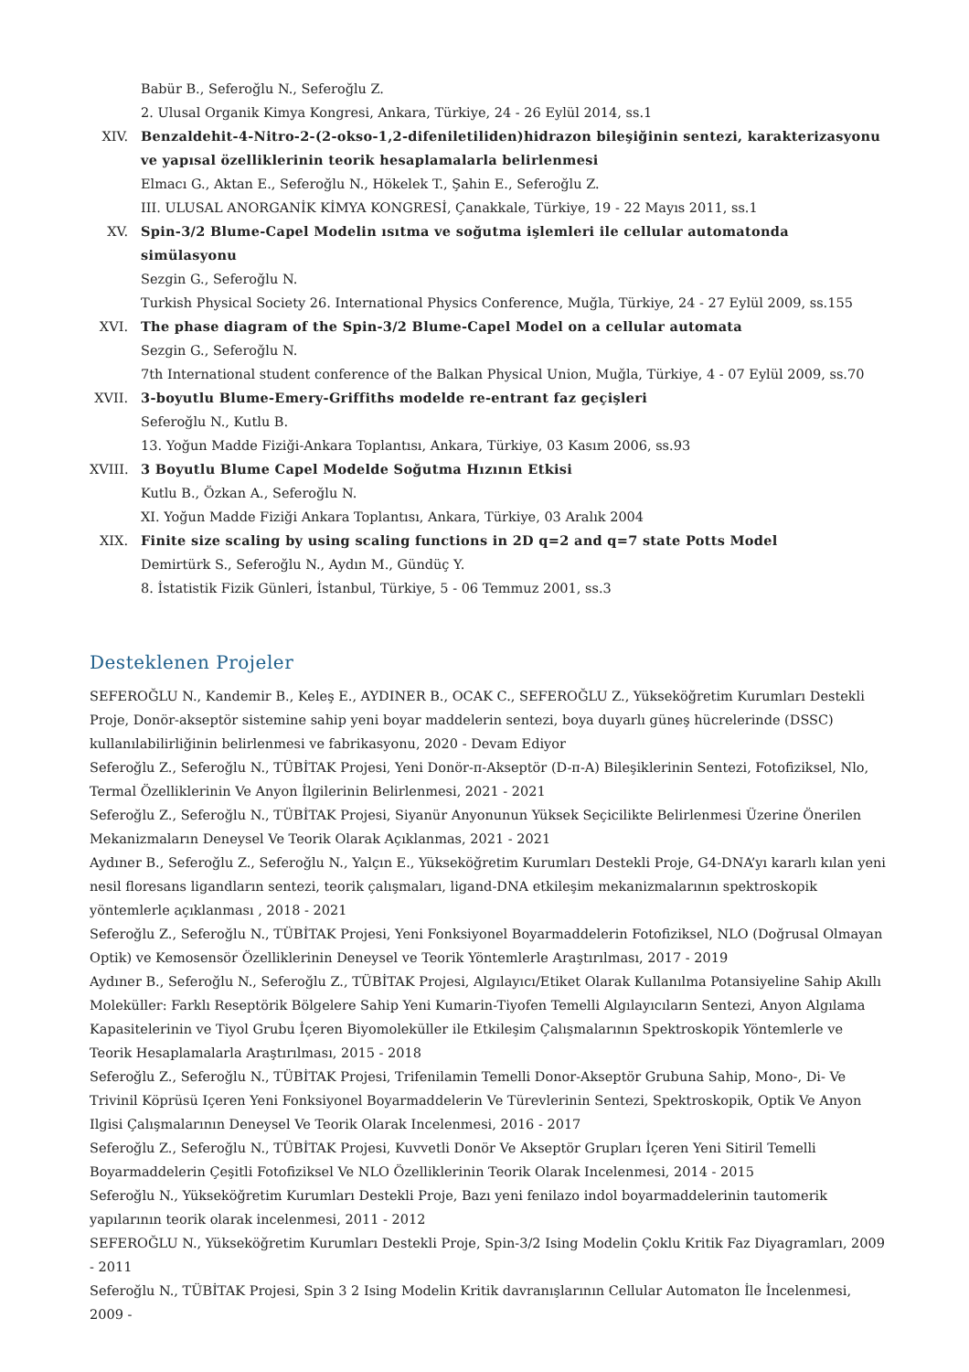Babür B., Seferoğlu N., Seferoğlu Z.
2. Ulusal Organik Kimya Kongresi, Ankara, Türkiye, 24 - 26 Eylül 2014, ss.1
XIV. Benzaldehit-4-Nitro-2-(2-okso-1,2-difeniletiliden)hidrazon bileşiğinin sentezi, karakterizasyonu ve yapısal özelliklerinin teorik hesaplamalarla belirlenmesi
Elmacı G., Aktan E., Seferoğlu N., Hökelek T., Şahin E., Seferoğlu Z.
III. ULUSAL ANORGANİK KİMYA KONGRESİ, Çanakkale, Türkiye, 19 - 22 Mayıs 2011, ss.1
XV. Spin-3/2 Blume-Capel Modelin ısıtma ve soğutma işlemleri ile cellular automatonda simülasyonu
Sezgin G., Seferoğlu N.
Turkish Physical Society 26. International Physics Conference, Muğla, Türkiye, 24 - 27 Eylül 2009, ss.155
XVI. The phase diagram of the Spin-3/2 Blume-Capel Model on a cellular automata
Sezgin G., Seferoğlu N.
7th International student conference of the Balkan Physical Union, Muğla, Türkiye, 4 - 07 Eylül 2009, ss.70
XVII.
3-boyutlu Blume-Emery-Griffiths modelde re-entrant faz geçişleri
Seferoğlu N., Kutlu B.
13. Yoğun Madde Fiziği-Ankara Toplantısı, Ankara, Türkiye, 03 Kasım 2006, ss.93
XVIII.
3 Boyutlu Blume Capel Modelde Soğutma Hızının Etkisi
Kutlu B., Özkan A., Seferoğlu N.
XI. Yoğun Madde Fiziği Ankara Toplantısı, Ankara, Türkiye, 03 Aralık 2004
XIX. Finite size scaling by using scaling functions in 2D q=2 and q=7 state Potts Model
Demirtürk S., Seferoğlu N., Aydın M., Gündüç Y.
8. İstatistik Fizik Günleri, İstanbul, Türkiye, 5 - 06 Temmuz 2001, ss.3
Desteklenen Projeler
SEFEROĞLU N., Kandemir B., Keleş E., AYDINER B., OCAK C., SEFEROĞLU Z., Yükseköğretim Kurumları Destekli Proje, Donör-akseptör sistemine sahip yeni boyar maddelerin sentezi, boya duyarlı güneş hücrelerinde (DSSC) kullanılabilirliğinin belirlenmesi ve fabrikasyonu, 2020 - Devam Ediyor
Seferoğlu Z., Seferoğlu N., TÜBİTAK Projesi, Yeni Donör-π-Akseptör (D-π-A) Bileşiklerinin Sentezi, Fotofiziksel, Nlo, Termal Özelliklerinin Ve Anyon İlgilerinin Belirlenmesi, 2021 - 2021
Seferoğlu Z., Seferoğlu N., TÜBİTAK Projesi, Siyanür Anyonunun Yüksek Seçicilikte Belirlenmesi Üzerine Önerilen Mekanizmaların Deneysel Ve Teorik Olarak Açıklanmas, 2021 - 2021
Aydıner B., Seferoğlu Z., Seferoğlu N., Yalçın E., Yükseköğretim Kurumları Destekli Proje, G4-DNA’yı kararlı kılan yeni nesil floresans ligandların sentezi, teorik çalışmaları, ligand-DNA etkileşim mekanizmalarının spektroskopik yöntemlerle açıklanması , 2018 - 2021
Seferoğlu Z., Seferoğlu N., TÜBİTAK Projesi, Yeni Fonksiyonel Boyarmaddelerin Fotofiziksel, NLO (Doğrusal Olmayan Optik) ve Kemosensör Özelliklerinin Deneysel ve Teorik Yöntemlerle Araştırılması, 2017 - 2019
Aydıner B., Seferoğlu N., Seferoğlu Z., TÜBİTAK Projesi, Algılayıcı/Etiket Olarak Kullanılma Potansiyeline Sahip Akıllı Moleküller: Farklı Reseptörik Bölgelere Sahip Yeni Kumarin-Tiyofen Temelli Algılayıcıların Sentezi, Anyon Algılama Kapasitelerinin ve Tiyol Grubu İçeren Biyomoleküller ile Etkileşim Çalışmalarının Spektroskopik Yöntemlerle ve Teorik Hesaplamalarla Araştırılması, 2015 - 2018
Seferoğlu Z., Seferoğlu N., TÜBİTAK Projesi, Trifenilamin Temelli Donor-Akseptör Grubuna Sahip, Mono-, Di- Ve Trivinil Köprüsü Içeren Yeni Fonksiyonel Boyarmaddelerin Ve Türevlerinin Sentezi, Spektroskopik, Optik Ve Anyon Ilgisi Çalışmalarının Deneysel Ve Teorik Olarak Incelenmesi, 2016 - 2017
Seferoğlu Z., Seferoğlu N., TÜBİTAK Projesi, Kuvvetli Donör Ve Akseptör Grupları İçeren Yeni Sitiril Temelli Boyarmaddelerin Çeşitli Fotofiziksel Ve NLO Özelliklerinin Teorik Olarak Incelenmesi, 2014 - 2015
Seferoğlu N., Yükseköğretim Kurumları Destekli Proje, Bazı yeni fenilazo indol boyarmaddelerinin tautomerik yapılarının teorik olarak incelenmesi, 2011 - 2012
SEFEROĞLU N., Yükseköğretim Kurumları Destekli Proje, Spin-3/2 Ising Modelin Çoklu Kritik Faz Diyagramları, 2009 - 2011
Seferoğlu N., TÜBİTAK Projesi, Spin 3 2 Ising Modelin Kritik davranışlarının Cellular Automaton İle İncelenmesi, 2009 -